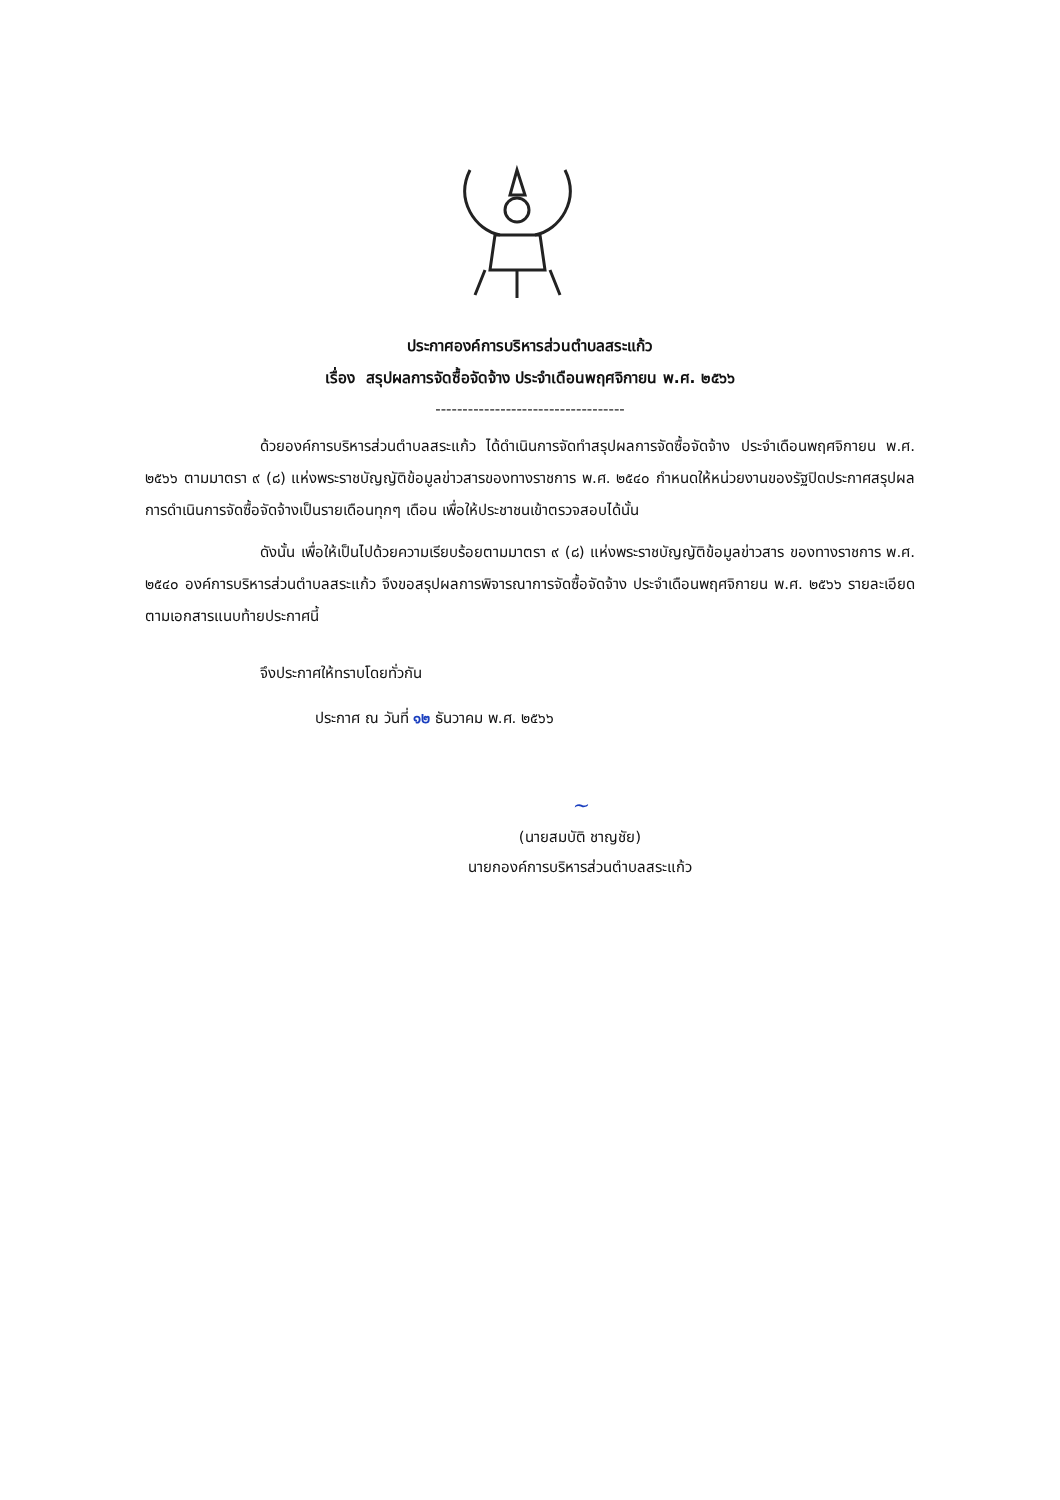ประกาศองค์การบริหารส่วนตำบลสระแก้ว
เรื่อง สรุปผลการจัดซื้อจัดจ้าง ประจำเดือนพฤศจิกายน พ.ศ. ๒๕๖๖
-----------------------------------
ด้วยองค์การบริหารส่วนตำบลสระแก้ว ได้ดำเนินการจัดทำสรุปผลการจัดซื้อจัดจ้าง ประจำเดือนพฤศจิกายน พ.ศ. ๒๕๖๖ ตามมาตรา ๙ (๘) แห่งพระราชบัญญัติข้อมูลข่าวสารของทางราชการ พ.ศ. ๒๕๔๐ กำหนดให้หน่วยงานของรัฐปิดประกาศสรุปผลการดำเนินการจัดซื้อจัดจ้างเป็นรายเดือนทุกๆ เดือน เพื่อให้ประชาชนเข้าตรวจสอบได้นั้น
ดังนั้น เพื่อให้เป็นไปด้วยความเรียบร้อยตามมาตรา ๙ (๘) แห่งพระราชบัญญัติข้อมูลข่าวสาร ของทางราชการ พ.ศ. ๒๕๔๐ องค์การบริหารส่วนตำบลสระแก้ว จึงขอสรุปผลการพิจารณาการจัดซื้อจัดจ้าง ประจำเดือนพฤศจิกายน พ.ศ. ๒๕๖๖ รายละเอียดตามเอกสารแนบท้ายประกาศนี้
จึงประกาศให้ทราบโดยทั่วกัน
ประกาศ ณ วันที่ ๑๒ ธันวาคม พ.ศ. ๒๕๖๖
~
(นายสมบัติ ชาญชัย)
นายกองค์การบริหารส่วนตำบลสระแก้ว